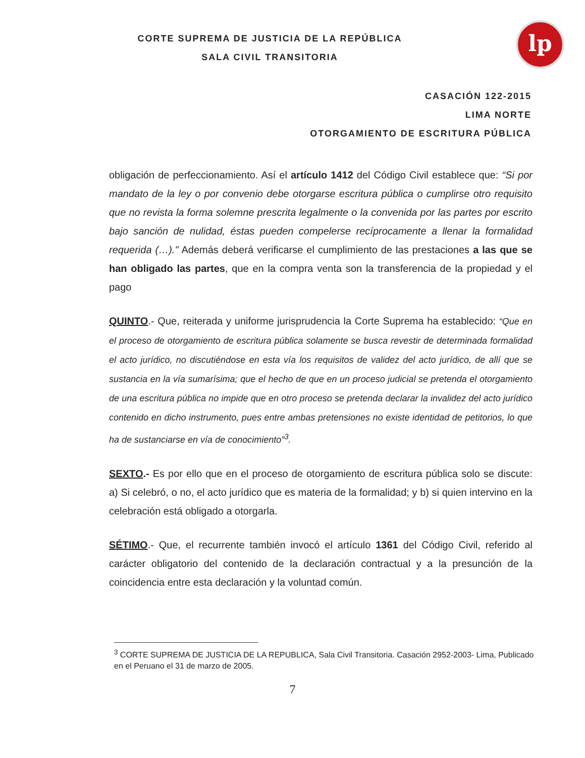lp
CORTE SUPREMA DE JUSTICIA DE LA REPÚBLICA
SALA CIVIL TRANSITORIA
CASACIÓN 122-2015
LIMA NORTE
OTORGAMIENTO DE ESCRITURA PÚBLICA
obligación de perfeccionamiento. Así el artículo 1412 del Código Civil establece que: “Si por mandato de la ley o por convenio debe otorgarse escritura pública o cumplirse otro requisito que no revista la forma solemne prescrita legalmente o la convenida por las partes por escrito bajo sanción de nulidad, éstas pueden compelerse recíprocamente a llenar la formalidad requerida (…)." Además deberá verificarse el cumplimiento de las prestaciones a las que se han obligado las partes, que en la compra venta son la transferencia de la propiedad y el pago
QUINTO.- Que, reiterada y uniforme jurisprudencia la Corte Suprema ha establecido: “Que en el proceso de otorgamiento de escritura pública solamente se busca revestir de determinada formalidad el acto jurídico, no discutiéndose en esta vía los requisitos de validez del acto jurídico, de allí que se sustancia en la vía sumarísima; que el hecho de que en un proceso judicial se pretenda el otorgamiento de una escritura pública no impide que en otro proceso se pretenda declarar la invalidez del acto jurídico contenido en dicho instrumento, pues entre ambas pretensiones no existe identidad de petitorios, lo que ha de sustanciarse en vía de conocimiento”<sup>3</sup>.
SEXTO.- Es por ello que en el proceso de otorgamiento de escritura pública solo se discute: a) Si celebró, o no, el acto jurídico que es materia de la formalidad; y b) si quien intervino en la celebración está obligado a otorgarla.
SÉTIMO.- Que, el recurrente también invocó el artículo 1361 del Código Civil, referido al carácter obligatorio del contenido de la declaración contractual y a la presunción de la coincidencia entre esta declaración y la voluntad común.
<sup>3</sup> CORTE SUPREMA DE JUSTICIA DE LA REPUBLICA, Sala Civil Transitoria. Casación 2952-2003- Lima, Publicado en el Peruano el 31 de marzo de 2005.
7